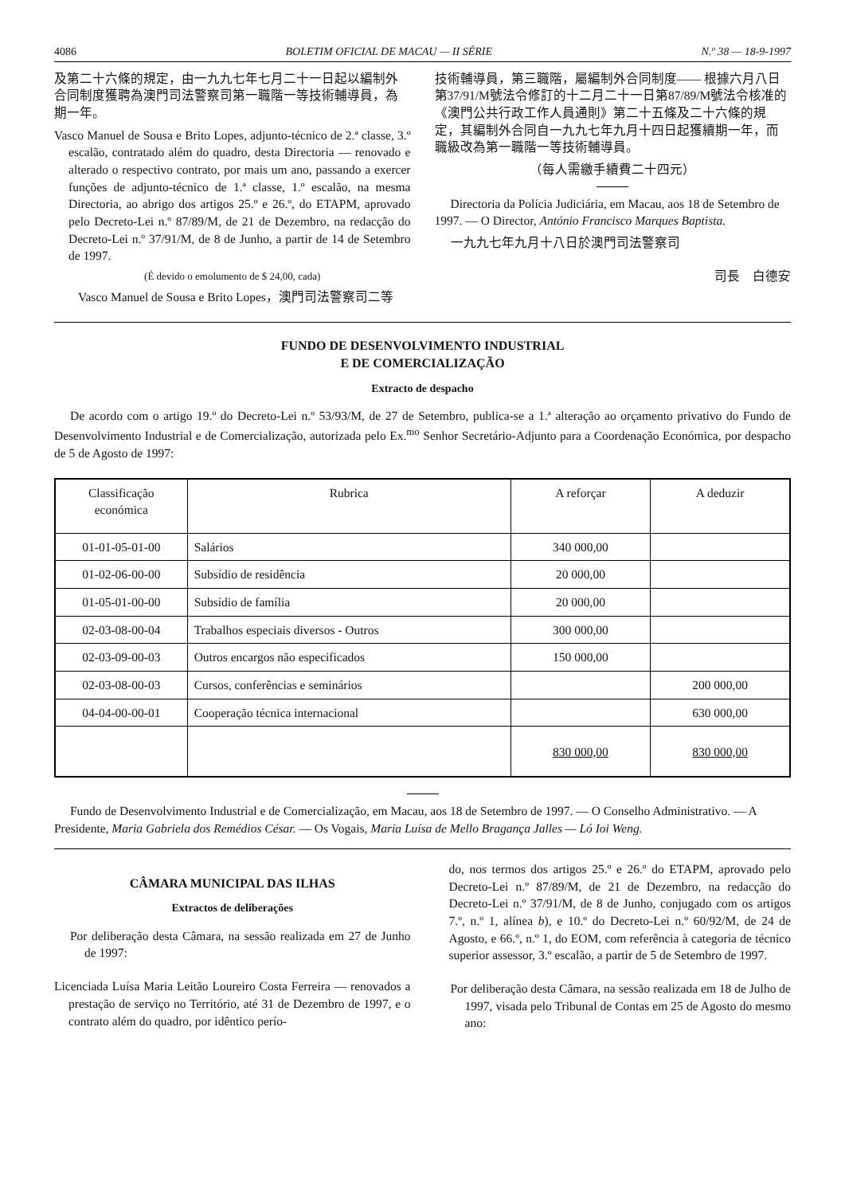4086 BOLETIM OFICIAL DE MACAU — II SÉRIE N.º 38 — 18-9-1997
及第二十六條的規定，由一九九七年七月二十一日起以編制外合同制度獲聘為澳門司法警察司第一職階一等技術輔導員，為期一年。
Vasco Manuel de Sousa e Brito Lopes, adjunto-técnico de 2.ª classe, 3.º escalão, contratado além do quadro, desta Directoria — renovado e alterado o respectivo contrato, por mais um ano, passando a exercer funções de adjunto-técnico de 1.ª classe, 1.º escalão, na mesma Directoria, ao abrigo dos artigos 25.º e 26.º, do ETAPM, aprovado pelo Decreto-Lei n.º 87/89/M, de 21 de Dezembro, na redacção do Decreto-Lei n.º 37/91/M, de 8 de Junho, a partir de 14 de Setembro de 1997.
(É devido o emolumento de $ 24,00, cada)
Vasco Manuel de Sousa e Brito Lopes，澳門司法警察司二等
技術輔導員，第三職階，屬編制外合同制度—— 根據六月八日第37/91/M號法令修訂的十二月二十一日第87/89/M號法令核准的《澳門公共行政工作人員通則》第二十五條及二十六條的規定，其編制外合同自一九九七年九月十四日起獲續期一年，而職級改為第一職階一等技術輔導員。
（每人需繳手續費二十四元）
Directoria da Polícia Judiciária, em Macau, aos 18 de Setembro de 1997. — O Director, António Francisco Marques Baptista.
一九九七年九月十八日於澳門司法警察司
司長　白德安
FUNDO DE DESENVOLVIMENTO INDUSTRIAL
E DE COMERCIALIZAÇÃO
Extracto de despacho
De acordo com o artigo 19.º do Decreto-Lei n.º 53/93/M, de 27 de Setembro, publica-se a 1.ª alteração ao orçamento privativo do Fundo de Desenvolvimento Industrial e de Comercialização, autorizada pelo Ex.<sup>mo</sup> Senhor Secretário-Adjunto para a Coordenação Económica, por despacho de 5 de Agosto de 1997:
| Classificação económica | Rubrica | A reforçar | A deduzir |
| --- | --- | --- | --- |
| 01-01-05-01-00 | Salários | 340 000,00 | |
| 01-02-06-00-00 | Subsídio de residência | 20 000,00 | |
| 01-05-01-00-00 | Subsídio de família | 20 000,00 | |
| 02-03-08-00-04 | Trabalhos especiais diversos - Outros | 300 000,00 | |
| 02-03-09-00-03 | Outros encargos não especificados | 150 000,00 | |
| 02-03-08-00-03 | Cursos, conferências e seminários | | 200 000,00 |
| 04-04-00-00-01 | Cooperação técnica internacional | | 630 000,00 |
| | | 830 000,00 | 830 000,00 |
Fundo de Desenvolvimento Industrial e de Comercialização, em Macau, aos 18 de Setembro de 1997. — O Conselho Administrativo. — A Presidente, Maria Gabriela dos Remédios César. — Os Vogais, Maria Luísa de Mello Bragança Jalles — Ló Ioi Weng.
CÂMARA MUNICIPAL DAS ILHAS
Extractos de deliberações
Por deliberação desta Câmara, na sessão realizada em 27 de Junho de 1997:
Licenciada Luísa Maria Leitão Loureiro Costa Ferreira — renovados a prestação de serviço no Território, até 31 de Dezembro de 1997, e o contrato além do quadro, por idêntico perío-
do, nos termos dos artigos 25.º e 26.º do ETAPM, aprovado pelo Decreto-Lei n.º 87/89/M, de 21 de Dezembro, na redacção do Decreto-Lei n.º 37/91/M, de 8 de Junho, conjugado com os artigos 7.º, n.º 1, alínea b), e 10.º do Decreto-Lei n.º 60/92/M, de 24 de Agosto, e 66.º, n.º 1, do EOM, com referência à categoria de técnico superior assessor, 3.º escalão, a partir de 5 de Setembro de 1997.
Por deliberação desta Câmara, na sessão realizada em 18 de Julho de 1997, visada pelo Tribunal de Contas em 25 de Agosto do mesmo ano: